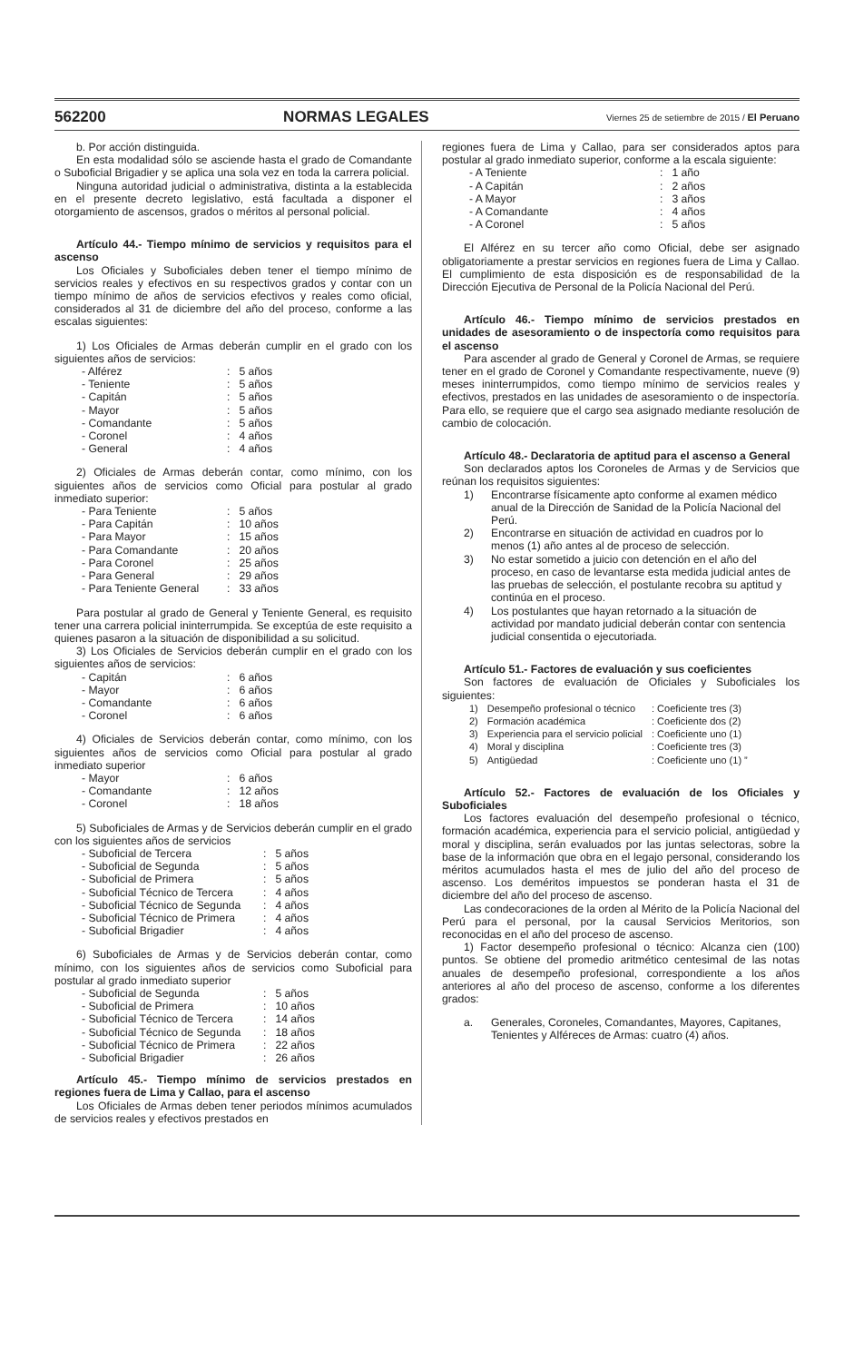562200 NORMAS LEGALES Viernes 25 de setiembre de 2015 / El Peruano
b. Por acción distinguida.
En esta modalidad sólo se asciende hasta el grado de Comandante o Suboficial Brigadier y se aplica una sola vez en toda la carrera policial.
Ninguna autoridad judicial o administrativa, distinta a la establecida en el presente decreto legislativo, está facultada a disponer el otorgamiento de ascensos, grados o méritos al personal policial.
Artículo 44.- Tiempo mínimo de servicios y requisitos para el ascenso
Los Oficiales y Suboficiales deben tener el tiempo mínimo de servicios reales y efectivos en su respectivos grados y contar con un tiempo mínimo de años de servicios efectivos y reales como oficial, considerados al 31 de diciembre del año del proceso, conforme a las escalas siguientes:
1) Los Oficiales de Armas deberán cumplir en el grado con los siguientes años de servicios:
| - Alférez | : | 5 años |
| - Teniente | : | 5 años |
| - Capitán | : | 5 años |
| - Mayor | : | 5 años |
| - Comandante | : | 5 años |
| - Coronel | : | 4 años |
| - General | : | 4 años |
2) Oficiales de Armas deberán contar, como mínimo, con los siguientes años de servicios como Oficial para postular al grado inmediato superior:
| - Para Teniente | : | 5 años |
| - Para Capitán | : | 10 años |
| - Para Mayor | : | 15 años |
| - Para Comandante | : | 20 años |
| - Para Coronel | : | 25 años |
| - Para General | : | 29 años |
| - Para Teniente General | : | 33 años |
Para postular al grado de General y Teniente General, es requisito tener una carrera policial ininterrumpida. Se exceptúa de este requisito a quienes pasaron a la situación de disponibilidad a su solicitud.
3) Los Oficiales de Servicios deberán cumplir en el grado con los siguientes años de servicios:
| - Capitán | : | 6 años |
| - Mayor | : | 6 años |
| - Comandante | : | 6 años |
| - Coronel | : | 6 años |
4) Oficiales de Servicios deberán contar, como mínimo, con los siguientes años de servicios como Oficial para postular al grado inmediato superior
| - Mayor | : | 6 años |
| - Comandante | : | 12 años |
| - Coronel | : | 18 años |
5) Suboficiales de Armas y de Servicios deberán cumplir en el grado con los siguientes años de servicios
| - Suboficial de Tercera | : | 5 años |
| - Suboficial de Segunda | : | 5 años |
| - Suboficial de Primera | : | 5 años |
| - Suboficial Técnico de Tercera | : | 4 años |
| - Suboficial Técnico de Segunda | : | 4 años |
| - Suboficial Técnico de Primera | : | 4 años |
| - Suboficial Brigadier | : | 4 años |
6) Suboficiales de Armas y de Servicios deberán contar, como mínimo, con los siguientes años de servicios como Suboficial para postular al grado inmediato superior
| - Suboficial de Segunda | : | 5 años |
| - Suboficial de Primera | : | 10 años |
| - Suboficial Técnico de Tercera | : | 14 años |
| - Suboficial Técnico de Segunda | : | 18 años |
| - Suboficial Técnico de Primera | : | 22 años |
| - Suboficial Brigadier | : | 26 años |
Artículo 45.- Tiempo mínimo de servicios prestados en regiones fuera de Lima y Callao, para el ascenso
Los Oficiales de Armas deben tener periodos mínimos acumulados de servicios reales y efectivos prestados en
regiones fuera de Lima y Callao, para ser considerados aptos para postular al grado inmediato superior, conforme a la escala siguiente:
| - A Teniente | : | 1 año |
| - A Capitán | : | 2 años |
| - A Mayor | : | 3 años |
| - A Comandante | : | 4 años |
| - A Coronel | : | 5 años |
El Alférez en su tercer año como Oficial, debe ser asignado obligatoriamente a prestar servicios en regiones fuera de Lima y Callao. El cumplimiento de esta disposición es de responsabilidad de la Dirección Ejecutiva de Personal de la Policía Nacional del Perú.
Artículo 46.- Tiempo mínimo de servicios prestados en unidades de asesoramiento o de inspectoría como requisitos para el ascenso
Para ascender al grado de General y Coronel de Armas, se requiere tener en el grado de Coronel y Comandante respectivamente, nueve (9) meses ininterrumpidos, como tiempo mínimo de servicios reales y efectivos, prestados en las unidades de asesoramiento o de inspectoría. Para ello, se requiere que el cargo sea asignado mediante resolución de cambio de colocación.
Artículo 48.- Declaratoria de aptitud para el ascenso a General
Son declarados aptos los Coroneles de Armas y de Servicios que reúnan los requisitos siguientes:
1) Encontrarse físicamente apto conforme al examen médico anual de la Dirección de Sanidad de la Policía Nacional del Perú.
2) Encontrarse en situación de actividad en cuadros por lo menos (1) año antes al de proceso de selección.
3) No estar sometido a juicio con detención en el año del proceso, en caso de levantarse esta medida judicial antes de las pruebas de selección, el postulante recobra su aptitud y continúa en el proceso.
4) Los postulantes que hayan retornado a la situación de actividad por mandato judicial deberán contar con sentencia judicial consentida o ejecutoriada.
Artículo 51.- Factores de evaluación y sus coeficientes
Son factores de evaluación de Oficiales y Suboficiales los siguientes:
| 1) | Desempeño profesional o técnico | : Coeficiente tres (3) |
| 2) | Formación académica | : Coeficiente dos (2) |
| 3) | Experiencia para el servicio policial | : Coeficiente uno (1) |
| 4) | Moral y disciplina | : Coeficiente tres (3) |
| 5) | Antigüedad | : Coeficiente uno (1) ” |
Artículo 52.- Factores de evaluación de los Oficiales y Suboficiales
Los factores evaluación del desempeño profesional o técnico, formación académica, experiencia para el servicio policial, antigüedad y moral y disciplina, serán evaluados por las juntas selectoras, sobre la base de la información que obra en el legajo personal, considerando los méritos acumulados hasta el mes de julio del año del proceso de ascenso. Los deméritos impuestos se ponderan hasta el 31 de diciembre del año del proceso de ascenso.
Las condecoraciones de la orden al Mérito de la Policía Nacional del Perú para el personal, por la causal Servicios Meritorios, son reconocidas en el año del proceso de ascenso.
1) Factor desempeño profesional o técnico: Alcanza cien (100) puntos. Se obtiene del promedio aritmético centesimal de las notas anuales de desempeño profesional, correspondiente a los años anteriores al año del proceso de ascenso, conforme a los diferentes grados:
a. Generales, Coroneles, Comandantes, Mayores, Capitanes, Tenientes y Alféreces de Armas: cuatro (4) años.